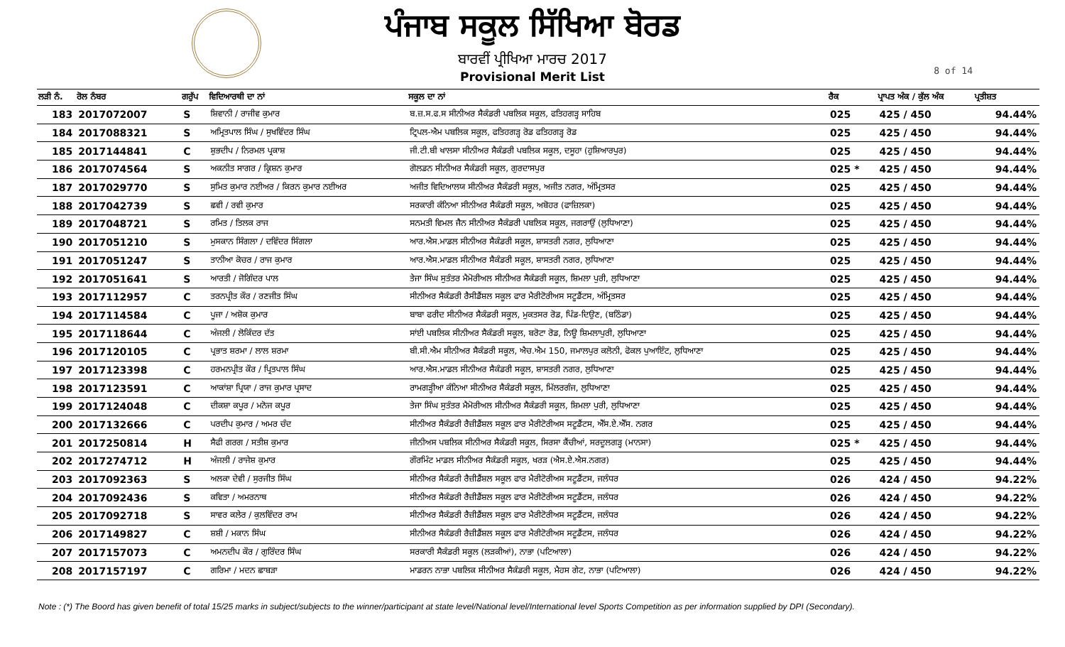ਪੰਜਾਬ ਸਕੂਲ ਸਿੱਖਿਆ ਬੋਰਡ
ਬਾਰਵੀਂ ਪ੍ਰੀਖਿਆ ਮਾਰਚ 2017
Provisional Merit List
8 of 14
| ਲੜੀ ਨੰ. | ਰੋਲ ਨੰਬਰ | ਗਰੁੱਪ | ਵਿਦਿਆਰਥੀ ਦਾ ਨਾਂ | ਸਕੂਲ ਦਾ ਨਾਂ | ਰੈਕ | ਪ੍ਰਾਪਤ ਅੰਕ / ਕੁੱਲ ਅੰਕ | ਪ੍ਰਤੀਸ਼ਤ |
| --- | --- | --- | --- | --- | --- | --- | --- |
| 183 | 2017072007 | S | ਸ਼ਿਵਾਨੀ / ਰਾਜੀਵ ਕੁਮਾਰ | ਬ.ਜ਼.ਸ.ਫ.ਸ ਸੀਨੀਅਰ ਸੈਕੰਡਰੀ ਪਬਲਿਕ ਸਕੂਲ, ਫਤਿਹਗੜ੍ਹ ਸਾਹਿਬ | 025 | 425 / 450 | 94.44% |
| 184 | 2017088321 | S | ਅਮ੍ਰਿਤਪਾਲ ਸਿੰਘ / ਸੁਖਵਿੰਦਰ ਸਿੰਘ | ਟ੍ਰਿਪਲ-ਐਮ ਪਬਲਿਕ ਸਕੂਲ, ਫਤਿਹਗੜ੍ਹ ਰੋਡ ਫਤਿਹਗੜ੍ਹ ਰੋਡ | 025 | 425 / 450 | 94.44% |
| 185 | 2017144841 | C | ਸ਼ੁਭਦੀਪ / ਨਿਰਮਲ ਪ੍ਰਕਾਸ਼ | ਜੀ.ਟੀ.ਬੀ ਖਾਲਸਾ ਸੀਨੀਅਰ ਸੈਕੰਡਰੀ ਪਬਲਿਕ ਸਕੂਲ, ਦਸੂਹਾ (ਹੁਸ਼ਿਆਰਪੁਰ) | 025 | 425 / 450 | 94.44% |
| 186 | 2017074564 | S | ਅਕਨੀਤ ਸਾਗਰ / ਕ੍ਰਿਸ਼ਨ ਕੁਮਾਰ | ਗੋਲਡਨ ਸੀਨੀਅਰ ਸੈਕੰਡਰੀ ਸਕੂਲ, ਗੁਰਦਾਸਪੁਰ | 025 * | 425 / 450 | 94.44% |
| 187 | 2017029770 | S | ਸੁਮਿਤ ਕੁਮਾਰ ਨਈਅਰ / ਕਿਰਨ ਕੁਮਾਰ ਨਈਅਰ | ਅਜੀਤ ਵਿਦਿਆਲਯ ਸੀਨੀਅਰ ਸੈਕੰਡਰੀ ਸਕੂਲ, ਅਜੀਤ ਨਗਰ, ਅੰਮ੍ਰਿਤਸਰ | 025 | 425 / 450 | 94.44% |
| 188 | 2017042739 | S | ਛਵੀ / ਰਵੀ ਕੁਮਾਰ | ਸਰਕਾਰੀ ਕੰਨਿਆ ਸੀਨੀਅਰ ਸੈਕੰਡਰੀ ਸਕੂਲ, ਅਬੋਹਰ (ਫਾਜ਼ਿਲਕਾ) | 025 | 425 / 450 | 94.44% |
| 189 | 2017048721 | S | ਰਮਿਤ / ਤਿਲਕ ਰਾਜ | ਸਨਮਤੀ ਵਿਮਲ ਜੈਨ ਸੀਨੀਅਰ ਸੈਕੰਡਰੀ ਪਬਲਿਕ ਸਕੂਲ, ਜਗਰਾਉਂ (ਲੁਧਿਆਣਾ) | 025 | 425 / 450 | 94.44% |
| 190 | 2017051210 | S | ਮੁਸਕਾਨ ਸਿੰਗਲਾ / ਦਵਿੰਦਰ ਸਿੰਗਲਾ | ਆਰ.ਐਸ.ਮਾਡਲ ਸੀਨੀਅਰ ਸੈਕੰਡਰੀ ਸਕੂਲ, ਸ਼ਾਸਤਰੀ ਨਗਰ, ਲੁਧਿਆਣਾ | 025 | 425 / 450 | 94.44% |
| 191 | 2017051247 | S | ਤਾਨੀਆ ਕੋਚਰ / ਰਾਜ ਕੁਮਾਰ | ਆਰ.ਐਸ.ਮਾਡਲ ਸੀਨੀਅਰ ਸੈਕੰਡਰੀ ਸਕੂਲ, ਸ਼ਾਸਤਰੀ ਨਗਰ, ਲੁਧਿਆਣਾ | 025 | 425 / 450 | 94.44% |
| 192 | 2017051641 | S | ਆਰਤੀ / ਜੋਗਿੰਦਰ ਪਾਲ | ਤੇਜਾ ਸਿੰਘ ਸੁਤੰਤਰ ਮੈਮੋਰੀਅਲ ਸੀਨੀਅਰ ਸੈਕੰਡਰੀ ਸਕੂਲ, ਸ਼ਿਮਲਾ ਪੁਰੀ, ਲੁਧਿਆਣਾ | 025 | 425 / 450 | 94.44% |
| 193 | 2017112957 | C | ਤਰਨਪ੍ਰੀਤ ਕੌਰ / ਰਣਜੀਤ ਸਿੰਘ | ਸੀਨੀਅਰ ਸੈਕੰਡਰੀ ਰੈਸੀਡੈਂਸ਼ਲ ਸਕੂਲ ਫਾਰ ਮੈਰੀਟੋਰੀਅਸ ਸਟੂਡੈਂਟਸ, ਅੰਮ੍ਰਿਤਸਰ | 025 | 425 / 450 | 94.44% |
| 194 | 2017114584 | C | ਪੂਜਾ / ਅਸ਼ੋਕ ਕੁਮਾਰ | ਬਾਬਾ ਫਰੀਦ ਸੀਨੀਅਰ ਸੈਕੰਡਰੀ ਸਕੂਲ, ਮੁਕਤਸਰ ਰੋਡ, ਪਿੰਡ-ਦਿਉਣ, (ਬਠਿੰਡਾ) | 025 | 425 / 450 | 94.44% |
| 195 | 2017118644 | C | ਅੰਜਲੀ / ਲੋਕਿੰਦਰ ਦੱਤ | ਸਾਂਈ ਪਬਲਿਕ ਸੀਨੀਅਰ ਸੈਕੰਡਰੀ ਸਕੂਲ, ਬਰੋਟਾ ਰੋਡ, ਨਿਊ ਸ਼ਿਮਲਾਪੁਰੀ, ਲੁਧਿਆਣਾ | 025 | 425 / 450 | 94.44% |
| 196 | 2017120105 | C | ਪ੍ਰਭਾਤ ਸ਼ਰਮਾ / ਲਾਲ ਸ਼ਰਮਾ | ਬੀ.ਸੀ.ਐਮ ਸੀਨੀਅਰ ਸੈਕੰਡਰੀ ਸਕੂਲ, ਐਚ.ਐਮ 150, ਜਮਾਲਪੁਰ ਕਲੋਨੀ, ਫੋਕਲ ਪੁਆਇੰਟ, ਲੁਧਿਆਣਾ | 025 | 425 / 450 | 94.44% |
| 197 | 2017123398 | C | ਹਰਮਨਪ੍ਰੀਤ ਕੌਰ / ਪ੍ਰਿਤਪਾਲ ਸਿੰਘ | ਆਰ.ਐਸ.ਮਾਡਲ ਸੀਨੀਅਰ ਸੈਕੰਡਰੀ ਸਕੂਲ, ਸ਼ਾਸਤਰੀ ਨਗਰ, ਲੁਧਿਆਣਾ | 025 | 425 / 450 | 94.44% |
| 198 | 2017123591 | C | ਆਕਾਂਸ਼ਾ ਪ੍ਰਿਯਾ / ਰਾਜ ਕੁਮਾਰ ਪ੍ਰਸਾਦ | ਰਾਮਗੜ੍ਹੀਆ ਕੰਨਿਆ ਸੀਨੀਅਰ ਸੈਕੰਡਰੀ ਸਕੂਲ, ਮਿੱਲਰਗੰਜ, ਲੁਧਿਆਣਾ | 025 | 425 / 450 | 94.44% |
| 199 | 2017124048 | C | ਦੀਕਸ਼ਾ ਕਪੂਰ / ਮਨੋਜ ਕਪੂਰ | ਤੇਜਾ ਸਿੰਘ ਸੁਤੰਤਰ ਮੈਮੋਰੀਅਲ ਸੀਨੀਅਰ ਸੈਕੰਡਰੀ ਸਕੂਲ, ਸ਼ਿਮਲਾ ਪੁਰੀ, ਲੁਧਿਆਣਾ | 025 | 425 / 450 | 94.44% |
| 200 | 2017132666 | C | ਪਰਦੀਪ ਕੁਮਾਰ / ਅਮਰ ਚੰਦ | ਸੀਨੀਅਰ ਸੈਕੰਡਰੀ ਰੈਜ਼ੀਡੈਂਸ਼ਲ ਸਕੂਲ ਫਾਰ ਮੈਰੀਟੋਰੀਅਸ ਸਟੂਡੈਂਟਸ, ਐੱਸ.ਏ.ਐੱਸ. ਨਗਰ | 025 | 425 / 450 | 94.44% |
| 201 | 2017250814 | H | ਸੈਫੀ ਗਰਗ / ਸਤੀਸ਼ ਕੁਮਾਰ | ਜੀਨੀਅਸ ਪਬਲਿਕ ਸੀਨੀਅਰ ਸੈਕੰਡਰੀ ਸਕੂਲ, ਸਿਰਸਾ ਕੈਂਚੀਆਂ, ਸਰਦੂਲਗੜ੍ਹ (ਮਾਨਸਾ) | 025 * | 425 / 450 | 94.44% |
| 202 | 2017274712 | H | ਅੰਜਲੀ / ਰਾਜੇਸ਼ ਕੁਮਾਰ | ਗੌਰਮਿੰਟ ਮਾਡਲ ਸੀਨੀਅਰ ਸੈਕੰਡਰੀ ਸਕੂਲ, ਖਰੜ (ਐਸ.ਏ.ਐਸ.ਨਗਰ) | 025 | 425 / 450 | 94.44% |
| 203 | 2017092363 | S | ਅਲਕਾ ਦੇਵੀ / ਸੁਰਜੀਤ ਸਿੰਘ | ਸੀਨੀਅਰ ਸੈਕੰਡਰੀ ਰੈਜ਼ੀਡੈਂਸ਼ਲ ਸਕੂਲ ਫਾਰ ਮੈਰੀਟੋਰੀਅਸ ਸਟੂਡੈਂਟਸ, ਜਲੰਧਰ | 026 | 424 / 450 | 94.22% |
| 204 | 2017092436 | S | ਕਵਿਤਾ / ਅਮਰਨਾਥ | ਸੀਨੀਅਰ ਸੈਕੰਡਰੀ ਰੈਜ਼ੀਡੈਂਸ਼ਲ ਸਕੂਲ ਫਾਰ ਮੈਰੀਟੋਰੀਅਸ ਸਟੂਡੈਂਟਸ, ਜਲੰਧਰ | 026 | 424 / 450 | 94.22% |
| 205 | 2017092718 | S | ਸਾਵਰ ਕਲੇਰ / ਕੁਲਵਿੰਦਰ ਰਾਮ | ਸੀਨੀਅਰ ਸੈਕੰਡਰੀ ਰੈਜ਼ੀਡੈਂਸ਼ਲ ਸਕੂਲ ਫਾਰ ਮੈਰੀਟੋਰੀਅਸ ਸਟੂਡੈਂਟਸ, ਜਲੰਧਰ | 026 | 424 / 450 | 94.22% |
| 206 | 2017149827 | C | ਸ਼ਸ਼ੀ / ਮਕਾਨ ਸਿੰਘ | ਸੀਨੀਅਰ ਸੈਕੰਡਰੀ ਰੈਜ਼ੀਡੈਂਸ਼ਲ ਸਕੂਲ ਫਾਰ ਮੈਰੀਟੋਰੀਅਸ ਸਟੂਡੈਂਟਸ, ਜਲੰਧਰ | 026 | 424 / 450 | 94.22% |
| 207 | 2017157073 | C | ਅਮਨਦੀਪ ਕੌਰ / ਗੁਰਿੰਦਰ ਸਿੰਘ | ਸਰਕਾਰੀ ਸੈਕੰਡਰੀ ਸਕੂਲ (ਲੜਕੀਆਂ), ਨਾਭਾ (ਪਟਿਆਲਾ) | 026 | 424 / 450 | 94.22% |
| 208 | 2017157197 | C | ਗਰਿਮਾ / ਮਦਨ ਛਾਬੜਾ | ਮਾਡਰਨ ਨਾਭਾ ਪਬਲਿਕ ਸੀਨੀਅਰ ਸੈਕੰਡਰੀ ਸਕੂਲ, ਮੈਹਸ ਗੇਟ, ਨਾਭਾ (ਪਟਿਆਲਾ) | 026 | 424 / 450 | 94.22% |
Note : (*) The Boord has given benefit of total 15/25 marks in subject/subjects to the winner/participant at state level/National level/International level Sports Competition as per information supplied by DPI (Secondary).